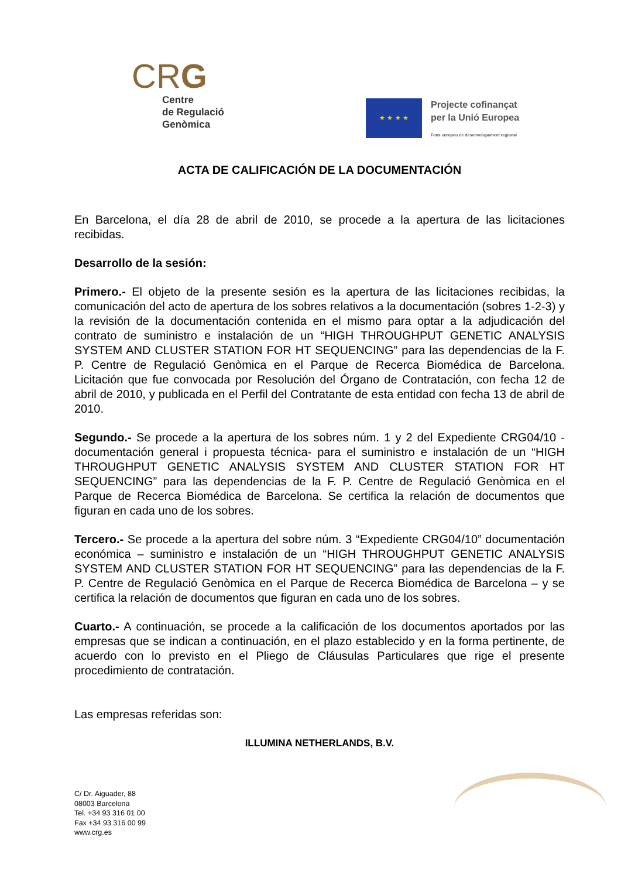CRG
Centre
de Regulació
Genòmica
★ ★ ★ ★
Projecte cofinançat
per la Unió Europea
Fons europeu de desenvolupament regional
ACTA DE CALIFICACIÓN DE LA DOCUMENTACIÓN
En Barcelona, el día 28 de abril de 2010, se procede a la apertura de las licitaciones recibidas.
Desarrollo de la sesión:
Primero.- El objeto de la presente sesión es la apertura de las licitaciones recibidas, la comunicación del acto de apertura de los sobres relativos a la documentación (sobres 1-2-3) y la revisión de la documentación contenida en el mismo para optar a la adjudicación del contrato de suministro e instalación de un “HIGH THROUGHPUT GENETIC ANALYSIS SYSTEM AND CLUSTER STATION FOR HT SEQUENCING” para las dependencias de la F. P. Centre de Regulació Genòmica en el Parque de Recerca Biomédica de Barcelona. Licitación que fue convocada por Resolución del Órgano de Contratación, con fecha 12 de abril de 2010, y publicada en el Perfil del Contratante de esta entidad con fecha 13 de abril de 2010.
Segundo.- Se procede a la apertura de los sobres núm. 1 y 2 del Expediente CRG04/10 -documentación general i propuesta técnica- para el suministro e instalación de un “HIGH THROUGHPUT GENETIC ANALYSIS SYSTEM AND CLUSTER STATION FOR HT SEQUENCING” para las dependencias de la F. P. Centre de Regulació Genòmica en el Parque de Recerca Biomédica de Barcelona. Se certifica la relación de documentos que figuran en cada uno de los sobres.
Tercero.- Se procede a la apertura del sobre núm. 3 “Expediente CRG04/10” documentación económica – suministro e instalación de un “HIGH THROUGHPUT GENETIC ANALYSIS SYSTEM AND CLUSTER STATION FOR HT SEQUENCING” para las dependencias de la F. P. Centre de Regulació Genòmica en el Parque de Recerca Biomédica de Barcelona – y se certifica la relación de documentos que figuran en cada uno de los sobres.
Cuarto.- A continuación, se procede a la calificación de los documentos aportados por las empresas que se indican a continuación, en el plazo establecido y en la forma pertinente, de acuerdo con lo previsto en el Pliego de Cláusulas Particulares que rige el presente procedimiento de contratación.
Las empresas referidas son:
ILLUMINA NETHERLANDS, B.V.
C/ Dr. Aiguader, 88
08003 Barcelona
Tel. +34 93 316 01 00
Fax +34 93 316 00 99
www.crg.es